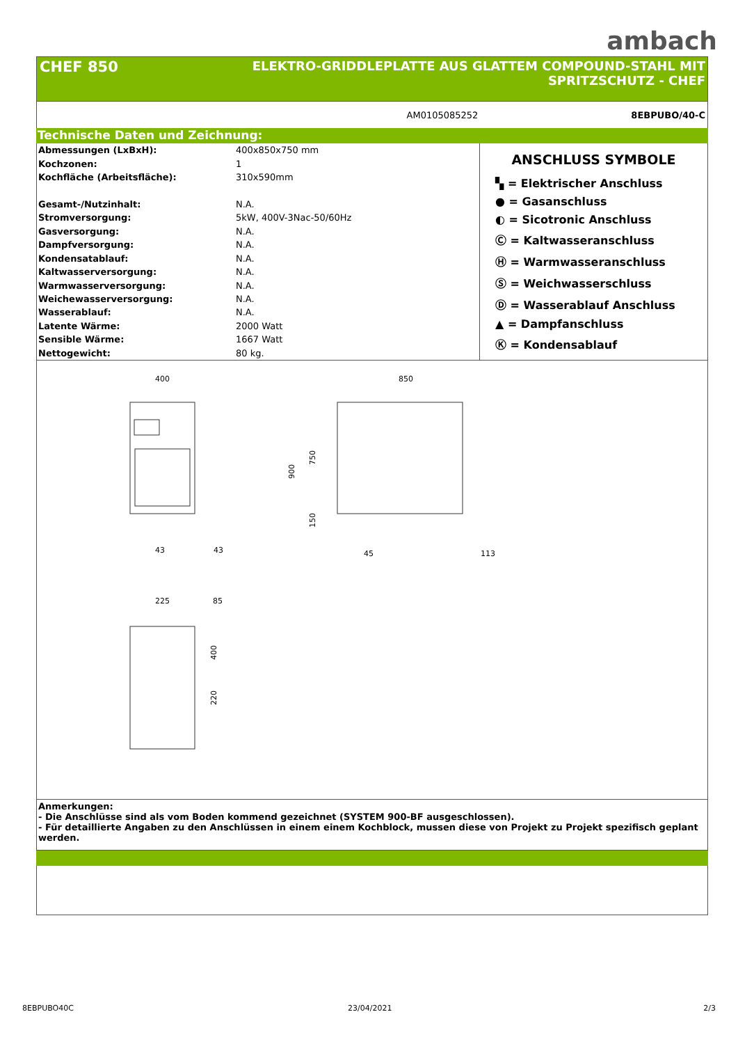ambach
CHEF 850
ELEKTRO-GRIDDLEPLATTE AUS GLATTEM COMPOUND-STAHL MIT
SPRITZSCHUTZ - CHEF
AM0105085252 8EBPUBO/40-C
Technische Daten und Zeichnung:
| Abmessungen (LxBxH): | 400x850x750 mm |
| Kochzonen: | 1 |
| Kochfläche (Arbeitsfläche): | 310x590mm |
| Gesamt-/Nutzinhalt: | N.A. |
| Stromversorgung: | 5kW, 400V-3Nac-50/60Hz |
| Gasversorgung: | N.A. |
| Dampfversorgung: | N.A. |
| Kondensatablauf: | N.A. |
| Kaltwasserversorgung: | N.A. |
| Warmwasserversorgung: | N.A. |
| Weichewasserversorgung: | N.A. |
| Wasserablauf: | N.A. |
| Latente Wärme: | 2000 Watt |
| Sensible Wärme: | 1667 Watt |
| Nettogewicht: | 80 kg. |
ANSCHLUSS SYMBOLE
▚ = Elektrischer Anschluss
● = Gasanschluss
◐ = Sicotronic Anschluss
Ⓒ = Kaltwasseranschluss
Ⓗ = Warmwasseranschluss
Ⓢ = Weichwasserschluss
Ⓓ = Wasserablauf Anschluss
▲ = Dampfanschluss
Ⓚ = Kondensablauf
400
43
43
850
900
750
150
45
113
225
85
400
220
Anmerkungen:
- Die Anschlüsse sind als vom Boden kommend gezeichnet (SYSTEM 900-BF ausgeschlossen).
- Für detaillierte Angaben zu den Anschlüssen in einem einem Kochblock, mussen diese von Projekt zu Projekt spezifisch geplant werden.
8EBPUBO40C 23/04/2021 2/3